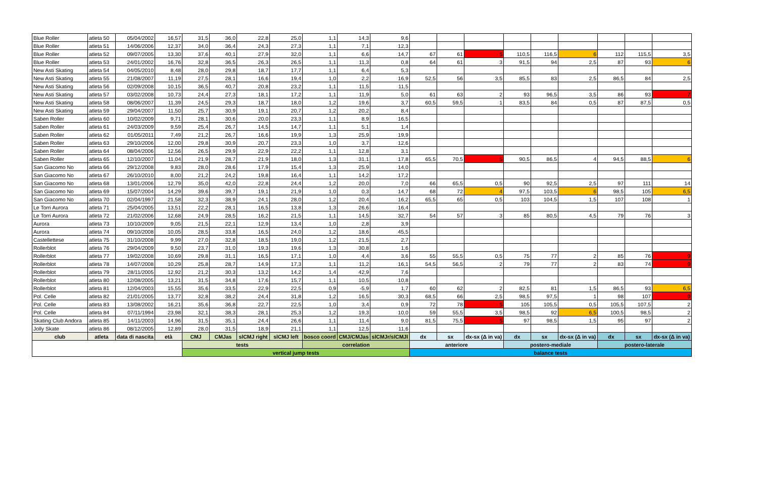| Blue Roller | atleta 50 | 05/04/2002 | 16,57 | 31,5 | 36,0 | 22,8 | 25,0 | 1,1 | 14,3 | 9,6 | | | | | | | | | |
| Blue Roller | atleta 51 | 14/06/2006 | 12,37 | 34,0 | 36,4 | 24,3 | 27,3 | 1,1 | 7,1 | 12,3 | | | | | | | | | |
| Blue Roller | atleta 52 | 09/07/2005 | 13,30 | 37,6 | 40,1 | 27,9 | 32,0 | 1,1 | 6,6 | 14,7 | 67 | 61 | 6 | 110,5 | 116,5 | 6 | 112 | 115,5 | 3,5 |
| Blue Roller | atleta 53 | 24/01/2002 | 16,76 | 32,8 | 36,5 | 26,3 | 26,5 | 1,1 | 11,3 | 0,8 | 64 | 61 | 3 | 91,5 | 94 | 2,5 | 87 | 93 | 6 |
| New Asti Skating | atleta 54 | 04/05/2010 | 8,48 | 28,0 | 29,8 | 18,7 | 17,7 | 1,1 | 6,4 | 5,3 | | | | | | | | | |
| New Asti Skating | atleta 55 | 21/08/2007 | 11,19 | 27,5 | 28,1 | 16,6 | 19,4 | 1,0 | 2,2 | 16,9 | 52,5 | 56 | 3,5 | 85,5 | 83 | 2,5 | 86,5 | 84 | 2,5 |
| New Asti Skating | atleta 56 | 02/09/2008 | 10,15 | 36,5 | 40,7 | 20,8 | 23,2 | 1,1 | 11,5 | 11,5 | | | | | | | | | |
| New Asti Skating | atleta 57 | 03/02/2008 | 10,73 | 24,4 | 27,3 | 18,1 | 17,2 | 1,1 | 11,9 | 5,0 | 61 | 63 | 2 | 93 | 96,5 | 3,5 | 86 | 93 | 7 |
| New Asti Skating | atleta 58 | 08/06/2007 | 11,39 | 24,5 | 29,3 | 18,7 | 18,0 | 1,2 | 19,6 | 3,7 | 60,5 | 59,5 | 1 | 83,5 | 84 | 0,5 | 87 | 87,5 | 0,5 |
| New Asti Skating | atleta 59 | 29/04/2007 | 11,50 | 25,7 | 30,9 | 19,1 | 20,7 | 1,2 | 20,2 | 8,4 | | | | | | | | | |
| Saben Roller | atleta 60 | 10/02/2009 | 9,71 | 28,1 | 30,6 | 20,0 | 23,3 | 1,1 | 8,9 | 16,5 | | | | | | | | | |
| Saben Roller | atleta 61 | 24/03/2009 | 9,59 | 25,4 | 26,7 | 14,5 | 14,7 | 1,1 | 5,1 | 1,4 | | | | | | | | | |
| Saben Roller | atleta 62 | 01/05/2011 | 7,49 | 21,2 | 26,7 | 16,6 | 19,9 | 1,3 | 25,9 | 19,9 | | | | | | | | | |
| Saben Roller | atleta 63 | 29/10/2006 | 12,00 | 29,8 | 30,9 | 20,7 | 23,3 | 1,0 | 3,7 | 12,6 | | | | | | | | | |
| Saben Roller | atleta 64 | 08/04/2006 | 12,56 | 26,5 | 29,9 | 22,9 | 22,2 | 1,1 | 12,8 | 3,1 | | | | | | | | | |
| Saben Roller | atleta 65 | 12/10/2007 | 11,04 | 21,9 | 28,7 | 21,9 | 18,0 | 1,3 | 31,1 | 17,8 | 65,5 | 70,5 | 5 | 90,5 | 86,5 | 4 | 94,5 | 88,5 | 6 |
| San Giacomo No | atleta 66 | 29/12/2008 | 9,83 | 28,0 | 28,6 | 17,9 | 15,4 | 1,3 | 25,9 | 14,0 | | | | | | | | | |
| San Giacomo No | atleta 67 | 26/10/2010 | 8,00 | 21,2 | 24,2 | 19,8 | 16,4 | 1,1 | 14,2 | 17,2 | | | | | | | | | |
| San Giacomo No | atleta 68 | 13/01/2006 | 12,79 | 35,0 | 42,0 | 22,8 | 24,4 | 1,2 | 20,0 | 7,0 | 66 | 65,5 | 0,5 | 90 | 92,5 | 2,5 | 97 | 111 | 14 |
| San Giacomo No | atleta 69 | 15/07/2004 | 14,29 | 39,6 | 39,7 | 19,1 | 21,9 | 1,0 | 0,3 | 14,7 | 68 | 72 | 4 | 97,5 | 103,5 | 6 | 98,5 | 105 | 6,5 |
| San Giacomo No | atleta 70 | 02/04/1997 | 21,58 | 32,3 | 38,9 | 24,1 | 28,0 | 1,2 | 20,4 | 16,2 | 65,5 | 65 | 0,5 | 103 | 104,5 | 1,5 | 107 | 108 | 1 |
| Le Torri Aurora | atleta 71 | 25/04/2005 | 13,51 | 22,2 | 28,1 | 16,5 | 13,8 | 1,3 | 26,6 | 16,4 | | | | | | | | | |
| Le Torri Aurora | atleta 72 | 21/02/2006 | 12,68 | 24,9 | 28,5 | 16,2 | 21,5 | 1,1 | 14,5 | 32,7 | 54 | 57 | 3 | 85 | 80,5 | 4,5 | 79 | 76 | 3 |
| Aurora | atleta 73 | 10/10/2009 | 9,05 | 21,5 | 22,1 | 12,9 | 13,4 | 1,0 | 2,8 | 3,9 | | | | | | | | | |
| Aurora | atleta 74 | 09/10/2008 | 10,05 | 28,5 | 33,8 | 16,5 | 24,0 | 1,2 | 18,6 | 45,5 | | | | | | | | | |
| Castellettese | atleta 75 | 31/10/2008 | 9,99 | 27,0 | 32,8 | 18,5 | 19,0 | 1,2 | 21,5 | 2,7 | | | | | | | | | |
| Rollerblot | atleta 76 | 29/04/2009 | 9,50 | 23,7 | 31,0 | 19,3 | 19,6 | 1,3 | 30,8 | 1,6 | | | | | | | | | |
| Rollerblot | atleta 77 | 19/02/2008 | 10,69 | 29,8 | 31,1 | 16,5 | 17,1 | 1,0 | 4,4 | 3,6 | 55 | 55,5 | 0,5 | 75 | 77 | 2 | 85 | 76 | 9 |
| Rollerblot | atleta 78 | 14/07/2008 | 10,29 | 25,8 | 28,7 | 14,9 | 17,3 | 1,1 | 11,2 | 16,1 | 54,5 | 56,5 | 2 | 79 | 77 | 2 | 83 | 74 | 9 |
| Rollerblot | atleta 79 | 28/11/2005 | 12,92 | 21,2 | 30,3 | 13,2 | 14,2 | 1,4 | 42,9 | 7,6 | | | | | | | | | |
| Rollerblot | atleta 80 | 12/08/2005 | 13,21 | 31,5 | 34,8 | 17,6 | 15,7 | 1,1 | 10,5 | 10,8 | | | | | | | | | |
| Rollerblot | atleta 81 | 12/04/2003 | 15,55 | 35,6 | 33,5 | 22,9 | 22,5 | 0,9 | -5,9 | 1,7 | 60 | 62 | 2 | 82,5 | 81 | 1,5 | 86,5 | 93 | 6,5 |
| Pol. Celle | atleta 82 | 21/01/2005 | 13,77 | 32,8 | 38,2 | 24,4 | 31,8 | 1,2 | 16,5 | 30,3 | 68,5 | 66 | 2,5 | 98,5 | 97,5 | 1 | 98 | 107 | 9 |
| Pol. Celle | atleta 83 | 13/08/2002 | 16,21 | 35,6 | 36,8 | 22,7 | 22,5 | 1,0 | 3,4 | 0,9 | 72 | 78 | 6 | 105 | 105,5 | 0,5 | 105,5 | 107,5 | 2 |
| Pol. Celle | atleta 84 | 07/11/1994 | 23,98 | 32,1 | 38,3 | 28,1 | 25,3 | 1,2 | 19,3 | 10,0 | 59 | 55,5 | 3,5 | 98,5 | 92 | 6,5 | 100,5 | 98,5 | 2 |
| Skating Club Andora | atleta 85 | 14/11/2003 | 14,96 | 31,5 | 35,1 | 24,4 | 26,6 | 1,1 | 11,4 | 9,0 | 81,5 | 75,5 | 6 | 97 | 98,5 | 1,5 | 95 | 97 | 2 |
| Jolly Skate | atleta 86 | 08/12/2005 | 12,89 | 28,0 | 31,5 | 18,9 | 21,1 | 1,1 | 12,5 | 11,6 | | | | | | | | | |
| club | atleta | data di nascita | età | CMJ | CMJas | slCMJ right | slCMJ left | bosco coord | CMJ/CMJas | slCMJr/slCMJl | dx | sx | dx-sx (Δ in va) | dx | sx | dx-sx (Δ in va) | dx | sx | dx-sx (Δ in va) |
| | | | | tests | | | | correlation | | | anteriore | | | postero-mediale | | | postero-laterale | | |
| | | | | vertical jump tests | | | | | | | balance tests | | | | | | | | |